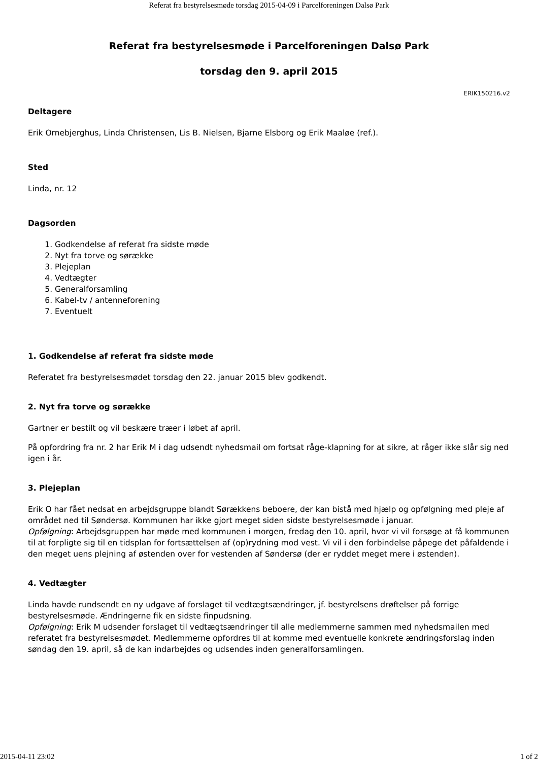Referat fra bestyrelsesmøde torsdag 2015-04-09 i Parcelforeningen Dalsø Park
Referat fra bestyrelsesmøde i Parcelforeningen Dalsø Park
torsdag den 9. april 2015
ERIK150216.v2
Deltagere
Erik Ornebjerghus, Linda Christensen, Lis B. Nielsen, Bjarne Elsborg og Erik Maaløe (ref.).
Sted
Linda, nr. 12
Dagsorden
1. Godkendelse af referat fra sidste møde
2. Nyt fra torve og sørække
3. Plejeplan
4. Vedtægter
5. Generalforsamling
6. Kabel-tv / antenneforening
7. Eventuelt
1. Godkendelse af referat fra sidste møde
Referatet fra bestyrelsesmødet torsdag den 22. januar 2015 blev godkendt.
2. Nyt fra torve og sørække
Gartner er bestilt og vil beskære træer i løbet af april.
På opfordring fra nr. 2 har Erik M i dag udsendt nyhedsmail om fortsat råge-klapning for at sikre, at råger ikke slår sig ned igen i år.
3. Plejeplan
Erik O har fået nedsat en arbejdsgruppe blandt Sørækkens beboere, der kan bistå med hjælp og opfølgning med pleje af området ned til Søndersø. Kommunen har ikke gjort meget siden sidste bestyrelsesmøde i januar.
Opfølgning: Arbejdsgruppen har møde med kommunen i morgen, fredag den 10. april, hvor vi vil forsøge at få kommunen til at forpligte sig til en tidsplan for fortsættelsen af (op)rydning mod vest. Vi vil i den forbindelse påpege det påfaldende i den meget uens plejning af østenden over for vestenden af Søndersø (der er ryddet meget mere i østenden).
4. Vedtægter
Linda havde rundsendt en ny udgave af forslaget til vedtægtsændringer, jf. bestyrelsens drøftelser på forrige bestyrelsesmøde. Ændringerne fik en sidste finpudsning.
Opfølgning: Erik M udsender forslaget til vedtægtsændringer til alle medlemmerne sammen med nyhedsmailen med referatet fra bestyrelsesmødet. Medlemmerne opfordres til at komme med eventuelle konkrete ændringsforslag inden søndag den 19. april, så de kan indarbejdes og udsendes inden generalforsamlingen.
2015-04-11 23:02 1 of 2